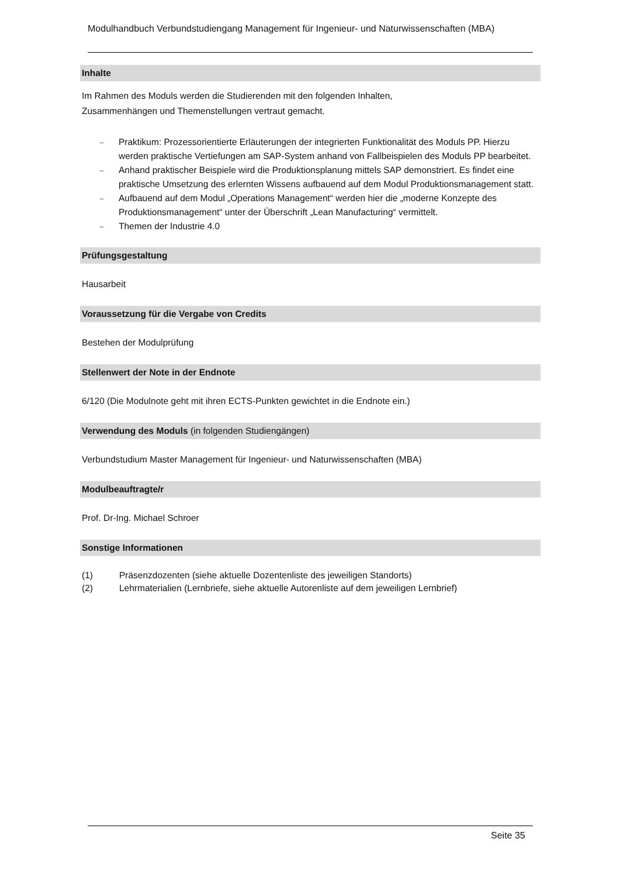Modulhandbuch Verbundstudiengang Management für Ingenieur- und Naturwissenschaften (MBA)
Inhalte
Im Rahmen des Moduls werden die Studierenden mit den folgenden Inhalten,
Zusammenhängen und Themenstellungen vertraut gemacht.
– Praktikum: Prozessorientierte Erläuterungen der integrierten Funktionalität des Moduls PP. Hierzu werden praktische Vertiefungen am SAP-System anhand von Fallbeispielen des Moduls PP bearbeitet.
– Anhand praktischer Beispiele wird die Produktionsplanung mittels SAP demonstriert. Es findet eine praktische Umsetzung des erlernten Wissens aufbauend auf dem Modul Produktionsmanagement statt.
– Aufbauend auf dem Modul „Operations Management“ werden hier die „moderne Konzepte des Produktionsmanagement“ unter der Überschrift „Lean Manufacturing“ vermittelt.
– Themen der Industrie 4.0
Prüfungsgestaltung
Hausarbeit
Voraussetzung für die Vergabe von Credits
Bestehen der Modulprüfung
Stellenwert der Note in der Endnote
6/120 (Die Modulnote geht mit ihren ECTS-Punkten gewichtet in die Endnote ein.)
Verwendung des Moduls (in folgenden Studiengängen)
Verbundstudium Master Management für Ingenieur- und Naturwissenschaften (MBA)
Modulbeauftragte/r
Prof. Dr-Ing. Michael Schroer
Sonstige Informationen
(1) Präsenzdozenten (siehe aktuelle Dozentenliste des jeweiligen Standorts)
(2) Lehrmaterialien (Lernbriefe, siehe aktuelle Autorenliste auf dem jeweiligen Lernbrief)
Seite 35